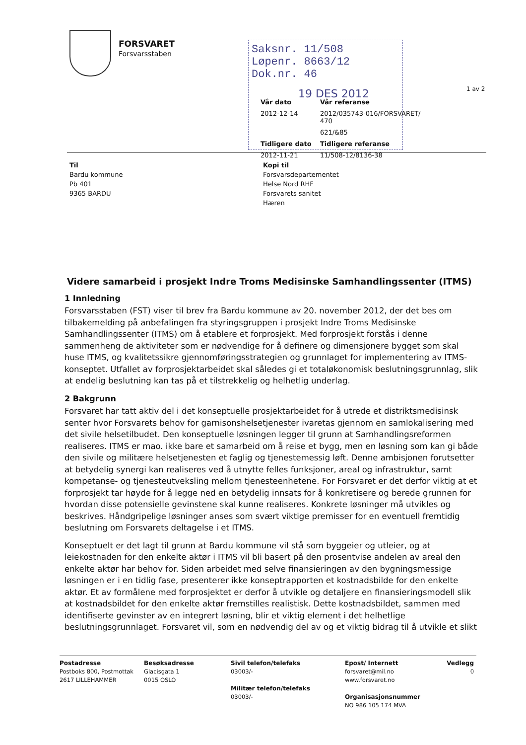FORSVARET
Forsvarsstaben
Saksnr. 11/508 Løpenr. 8663/12 Dok.nr. 46
19 DES 2012
1 av 2
Vår dato Vår referanse 2012-12-14 2012/035743-016/FORSVARET/ 470 621/&85 Tidligere dato Tidligere referanse 2012-11-21 11/508-12/8136-38
Til
Bardu kommune
Pb 401
9365 BARDU
Kopi til
Forsvarsdepartementet
Helse Nord RHF
Forsvarets sanitet
Hæren
Videre samarbeid i prosjekt Indre Troms Medisinske Samhandlingssenter (ITMS)
1 Innledning
Forsvarsstaben (FST) viser til brev fra Bardu kommune av 20. november 2012, der det bes om tilbakemelding på anbefalingen fra styringsgruppen i prosjekt Indre Troms Medisinske Samhandlingssenter (ITMS) om å etablere et forprosjekt. Med forprosjekt forstås i denne sammenheng de aktiviteter som er nødvendige for å definere og dimensjonere bygget som skal huse ITMS, og kvalitetssikre gjennomføringsstrategien og grunnlaget for implementering av ITMS-konseptet. Utfallet av forprosjektarbeidet skal således gi et totaløkonomisk beslutningsgrunnlag, slik at endelig beslutning kan tas på et tilstrekkelig og helhetlig underlag.
2 Bakgrunn
Forsvaret har tatt aktiv del i det konseptuelle prosjektarbeidet for å utrede et distriktsmedisinsk senter hvor Forsvarets behov for garnisonshelsetjenester ivaretas gjennom en samlokalisering med det sivile helsetilbudet. Den konseptuelle løsningen legger til grunn at Samhandlingsreformen realiseres. ITMS er mao. ikke bare et samarbeid om å reise et bygg, men en løsning som kan gi både den sivile og militære helsetjenesten et faglig og tjenestemessig løft. Denne ambisjonen forutsetter at betydelig synergi kan realiseres ved å utnytte felles funksjoner, areal og infrastruktur, samt kompetanse- og tjenesteutveksling mellom tjenesteenhetene. For Forsvaret er det derfor viktig at et forprosjekt tar høyde for å legge ned en betydelig innsats for å konkretisere og berede grunnen for hvordan disse potensielle gevinstene skal kunne realiseres. Konkrete løsninger må utvikles og beskrives. Håndgripelige løsninger anses som svært viktige premisser for en eventuell fremtidig beslutning om Forsvarets deltagelse i et ITMS.
Konseptuelt er det lagt til grunn at Bardu kommune vil stå som byggeier og utleier, og at leiekostnaden for den enkelte aktør i ITMS vil bli basert på den prosentvise andelen av areal den enkelte aktør har behov for. Siden arbeidet med selve finansieringen av den bygningsmessige løsningen er i en tidlig fase, presenterer ikke konseptrapporten et kostnadsbilde for den enkelte aktør. Et av formålene med forprosjektet er derfor å utvikle og detaljere en finansieringsmodell slik at kostnadsbildet for den enkelte aktør fremstilles realistisk. Dette kostnadsbildet, sammen med identifiserte gevinster av en integrert løsning, blir et viktig element i det helhetlige beslutningsgrunnlaget. Forsvaret vil, som en nødvendig del av og et viktig bidrag til å utvikle et slikt
Postadresse
Postboks 800, Postmottak
2617 LILLEHAMMER
Besøksadresse
Glacisgata 1
0015 OSLO
Sivil telefon/telefaks
03003/-
Militær telefon/telefaks
03003/-
Epost/ Internett
forsvaret@mil.no
www.forsvaret.no
Organisasjonsnummer
NO 986 105 174 MVA
Vedlegg
0